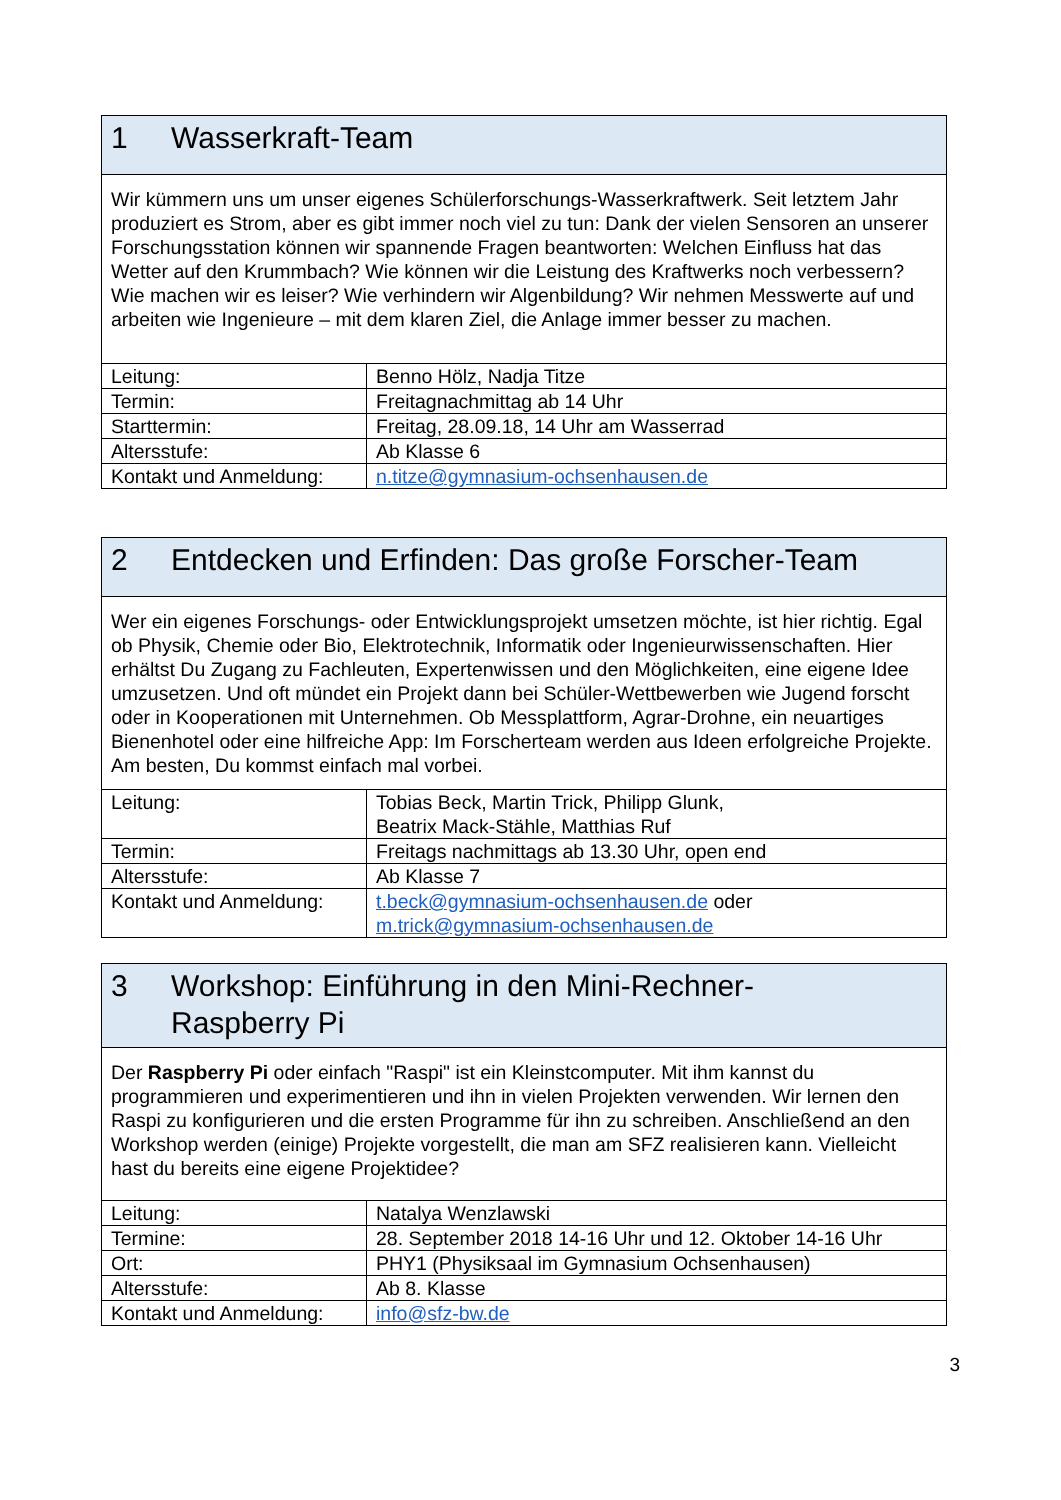| 1 Wasserkraft-Team | |
| --- | --- |
| Wir kümmern uns um unser eigenes Schülerforschungs-Wasserkraftwerk. Seit letztem Jahr produziert es Strom, aber es gibt immer noch viel zu tun: Dank der vielen Sensoren an unserer Forschungsstation können wir spannende Fragen beantworten: Welchen Einfluss hat das Wetter auf den Krummbach? Wie können wir die Leistung des Kraftwerks noch verbessern? Wie machen wir es leiser? Wie verhindern wir Algenbildung? Wir nehmen Messwerte auf und arbeiten wie Ingenieure – mit dem klaren Ziel, die Anlage immer besser zu machen. | |
| Leitung: | Benno Hölz, Nadja Titze |
| Termin: | Freitagnachmittag ab 14 Uhr |
| Starttermin: | Freitag, 28.09.18, 14 Uhr am Wasserrad |
| Altersstufe: | Ab Klasse 6 |
| Kontakt und Anmeldung: | n.titze@gymnasium-ochsenhausen.de |
| 2 Entdecken und Erfinden: Das große Forscher-Team | |
| --- | --- |
| Wer ein eigenes Forschungs- oder Entwicklungsprojekt umsetzen möchte, ist hier richtig. Egal ob Physik, Chemie oder Bio, Elektrotechnik, Informatik oder Ingenieurwissenschaften. Hier erhältst Du Zugang zu Fachleuten, Expertenwissen und den Möglichkeiten, eine eigene Idee umzusetzen. Und oft mündet ein Projekt dann bei Schüler-Wettbewerben wie Jugend forscht oder in Kooperationen mit Unternehmen. Ob Messplattform, Agrar-Drohne, ein neuartiges Bienenhotel oder eine hilfreiche App: Im Forscherteam werden aus Ideen erfolgreiche Projekte. Am besten, Du kommst einfach mal vorbei. | |
| Leitung: | Tobias Beck, Martin Trick, Philipp Glunk, Beatrix Mack-Stähle, Matthias Ruf |
| Termin: | Freitags nachmittags ab 13.30 Uhr, open end |
| Altersstufe: | Ab Klasse 7 |
| Kontakt und Anmeldung: | t.beck@gymnasium-ochsenhausen.de oder m.trick@gymnasium-ochsenhausen.de |
| 3 Workshop: Einführung in den Mini-Rechner- Raspberry Pi | |
| --- | --- |
| Der Raspberry Pi oder einfach "Raspi" ist ein Kleinstcomputer. Mit ihm kannst du programmieren und experimentieren und ihn in vielen Projekten verwenden. Wir lernen den Raspi zu konfigurieren und die ersten Programme für ihn zu schreiben. Anschließend an den Workshop werden (einige) Projekte vorgestellt, die man am SFZ realisieren kann. Vielleicht hast du bereits eine eigene Projektidee? | |
| Leitung: | Natalya Wenzlawski |
| Termine: | 28. September 2018 14-16 Uhr und 12. Oktober 14-16 Uhr |
| Ort: | PHY1 (Physiksaal im Gymnasium Ochsenhausen) |
| Altersstufe: | Ab 8. Klasse |
| Kontakt und Anmeldung: | info@sfz-bw.de |
3